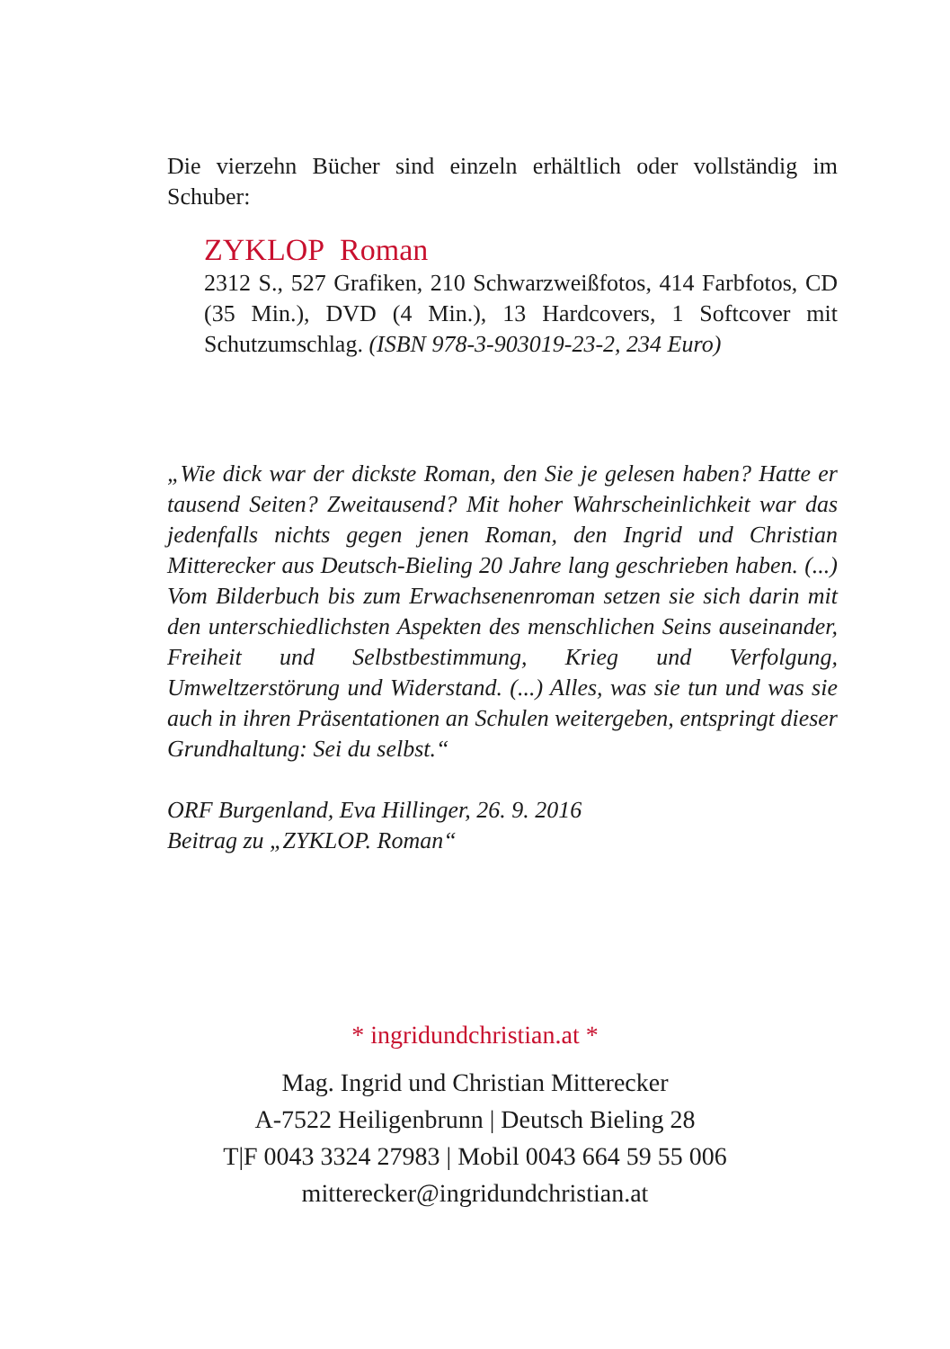Die vierzehn Bücher sind einzeln erhältlich oder vollständig im Schuber:
ZYKLOP Roman
2312 S., 527 Grafiken, 210 Schwarzweißfotos, 414 Farbfotos, CD (35 Min.), DVD (4 Min.), 13 Hardcovers, 1 Softcover mit Schutzumschlag. (ISBN 978-3-903019-23-2, 234 Euro)
„Wie dick war der dickste Roman, den Sie je gelesen haben? Hatte er tausend Seiten? Zweitausend? Mit hoher Wahrscheinlichkeit war das jedenfalls nichts gegen jenen Roman, den Ingrid und Christian Mitterecker aus Deutsch-Bieling 20 Jahre lang geschrieben haben. (...) Vom Bilderbuch bis zum Erwachsenenroman setzen sie sich darin mit den unterschiedlichsten Aspekten des menschlichen Seins auseinander, Freiheit und Selbstbestimmung, Krieg und Verfolgung, Umweltzerstörung und Widerstand. (...) Alles, was sie tun und was sie auch in ihren Präsentationen an Schulen weitergeben, entspringt dieser Grundhaltung: Sei du selbst.“
ORF Burgenland, Eva Hillinger, 26. 9. 2016
Beitrag zu „ZYKLOP. Roman“
* ingridundchristian.at *
Mag. Ingrid und Christian Mitterecker
A-7522 Heiligenbrunn | Deutsch Bieling 28
T|F 0043 3324 27983 | Mobil 0043 664 59 55 006
mitterecker@ingridundchristian.at